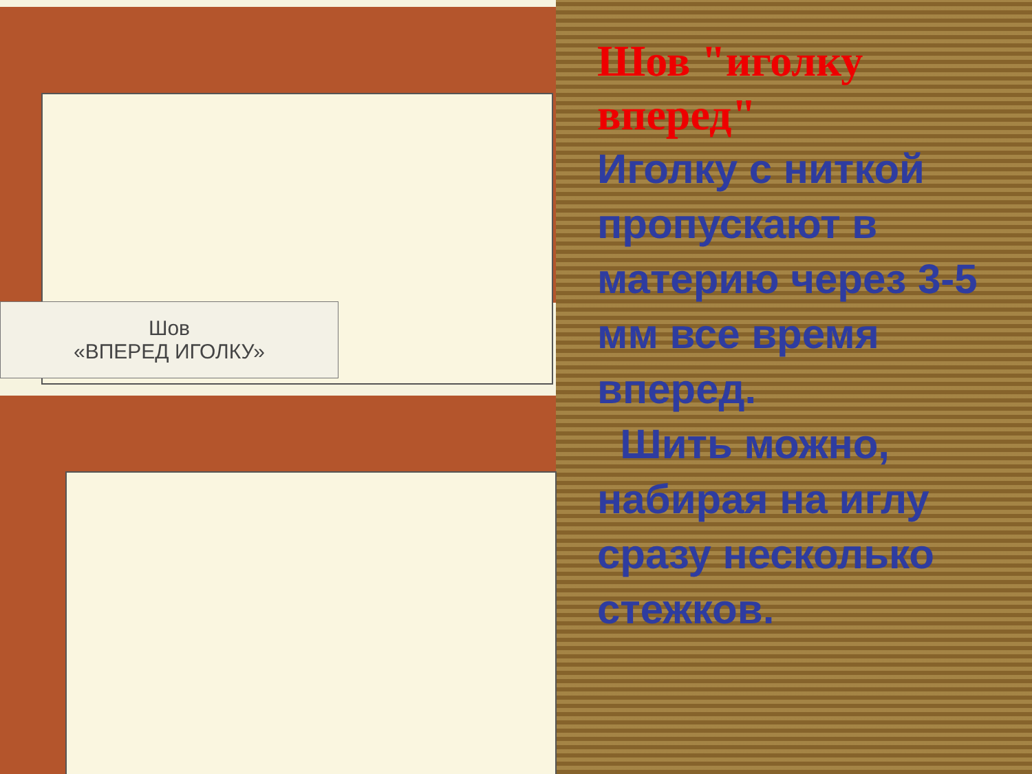Шов
«ВПЕРЕД ИГОЛКУ»
Шов "иголку вперед"
Иголку с ниткой пропускают в материю через 3-5 мм все время вперед.
Шить можно, набирая на иглу сразу несколько стежков.